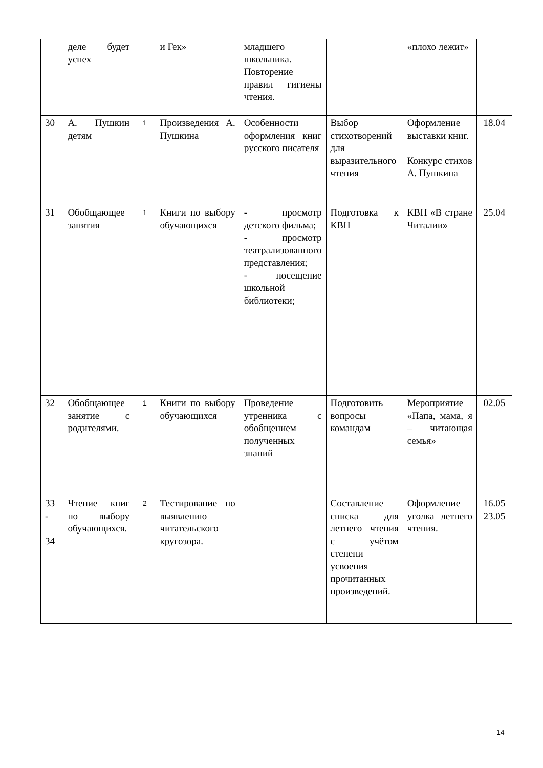| | деле будет успех | | и Гек» | младшего школьника. Повторение правил гигиены чтения. | | «плохо лежит» | |
| 30 | А. Пушкин детям | 1 | Произведения А. Пушкина | Особенности оформления книг русского писателя | Выбор стихотворений для выразительного чтения | Оформление выставки книг. Конкурс стихов А. Пушкина | 18.04 |
| 31 | Обобщающее занятия | 1 | Книги по выбору обучающихся | - просмотр детского фильма; - просмотр театрализованного представления; - посещение школьной библиотеки; | Подготовка к КВН | КВН «В стране Читалии» | 25.04 |
| 32 | Обобщающее занятие с родителями. | 1 | Книги по выбору обучающихся | Проведение утренника с обобщением полученных знаний | Подготовить вопросы командам | Мероприятие «Папа, мама, я – читающая семья» | 02.05 |
| 33 - 34 | Чтение книг по выбору обучающихся. | 2 | Тестирование по выявлению читательского кругозора. | | Составление списка для летнего чтения с учётом степени усвоения прочитанных произведений. | Оформление уголка летнего чтения. | 16.05 23.05 |
14